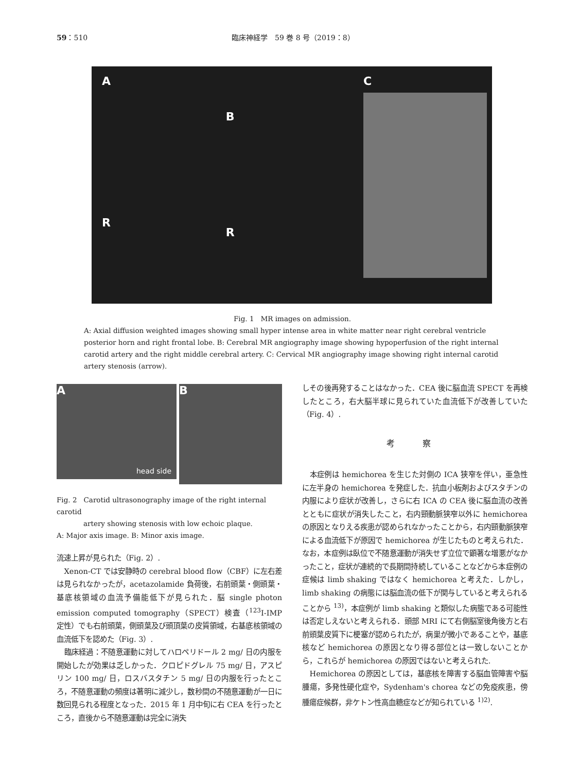59：510 臨床神経学　59 巻 8 号（2019：8）
A
R
B
R
C
Fig. 1　MR images on admission.
A: Axial diffusion weighted images showing small hyper intense area in white matter near right cerebral ventricle posterior horn and right frontal lobe. B: Cerebral MR angiography image showing hypoperfusion of the right internal carotid artery and the right middle cerebral artery. C: Cervical MR angiography image showing right internal carotid artery stenosis (arrow).
A
head side
B
Fig. 2　Carotid ultrasonography image of the right internal carotid
　　　　artery showing stenosis with low echoic plaque.
A: Major axis image. B: Minor axis image.
流速上昇が見られた（Fig. 2）.
Xenon-CT では安静時の cerebral blood flow（CBF）に左右差は見られなかったが，acetazolamide 負荷後，右前頭葉・側頭葉・基底核領域の血流予備能低下が見られた．脳 single photon emission computed tomography（SPECT）検査（<sup>123</sup>I-IMP 定性）でも右前頭葉，側頭葉及び頭頂葉の皮質領域，右基底核領域の血流低下を認めた（Fig. 3）.
臨床経過：不随意運動に対してハロペリドール 2 mg/ 日の内服を開始したが効果は乏しかった．クロピドグレル 75 mg/ 日，アスピリン 100 mg/ 日，ロスバスタチン 5 mg/ 日の内服を行ったところ，不随意運動の頻度は著明に減少し，数秒間の不随意運動が一日に数回見られる程度となった．2015 年 1 月中旬に右 CEA を行ったところ，直後から不随意運動は完全に消失
しその後再発することはなかった．CEA 後に脳血流 SPECT を再検したところ，右大脳半球に見られていた血流低下が改善していた（Fig. 4）.
考 察
本症例は hemichorea を生じた対側の ICA 狭窄を伴い，亜急性に左半身の hemichorea を発症した．抗血小板剤およびスタチンの内服により症状が改善し，さらに右 ICA の CEA 後に脳血流の改善とともに症状が消失したこと，右内頸動脈狭窄以外に hemichorea の原因となりえる疾患が認められなかったことから，右内頸動脈狭窄による血流低下が原因で hemichorea が生じたものと考えられた．なお，本症例は臥位で不随意運動が消失せず立位で顕著な増悪がなかったこと，症状が連続的で長期間持続していることなどから本症例の症候は limb shaking ではなく hemichorea と考えた．しかし，limb shaking の病態には脳血流の低下が関与していると考えられることから <sup>13)</sup>，本症例が limb shaking と類似した病態である可能性は否定しえないと考えられる．頭部 MRI にて右側脳室後角後方と右前頭葉皮質下に梗塞が認められたが，病巣が微小であることや，基底核など hemichorea の原因となり得る部位とは一致しないことから，これらが hemichorea の原因ではないと考えられた.
Hemichorea の原因としては，基底核を障害する脳血管障害や脳腫瘍，多発性硬化症や，Sydenham's chorea などの免疫疾患，傍腫瘍症候群，非ケトン性高血糖症などが知られている <sup>1)2)</sup>.